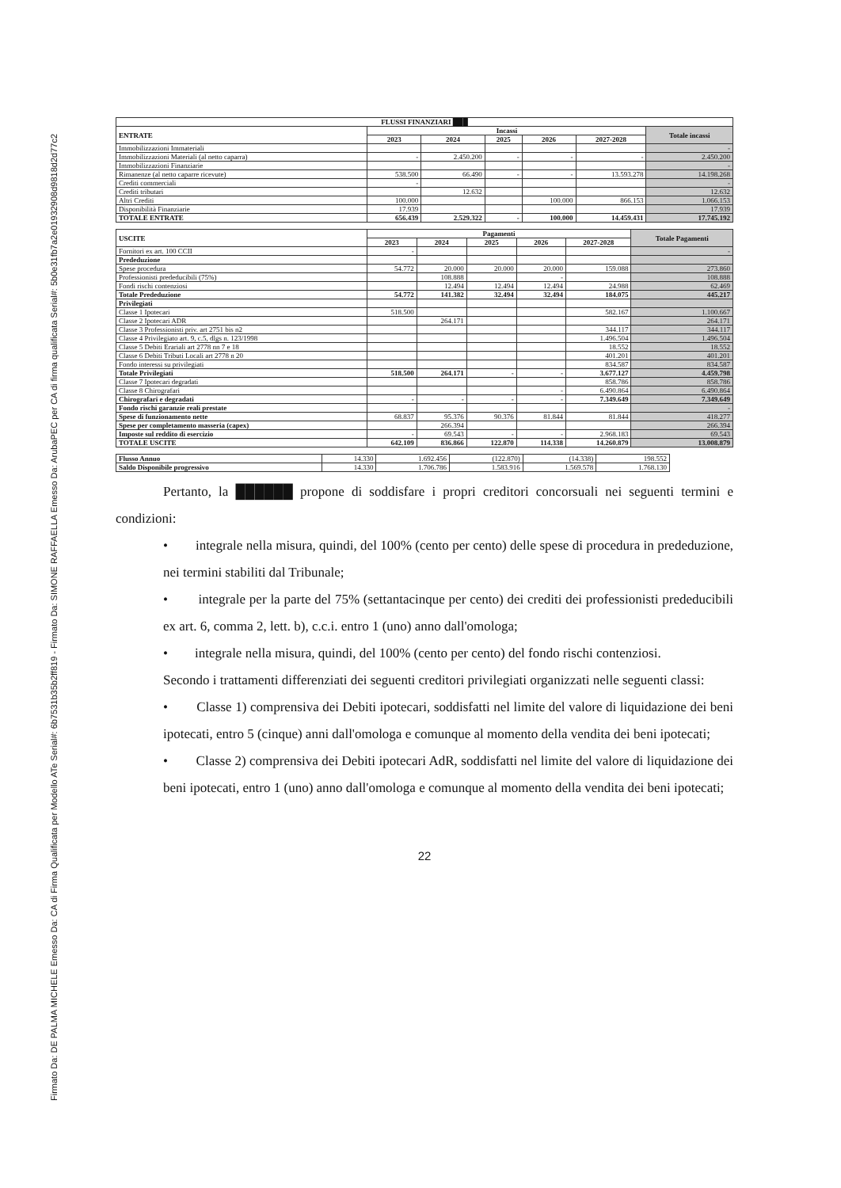Firmato Da: DE PALMA MICHELE Emesso Da: CA di Firma Qualificata per Modello ATe Serial#: 6b7531b35b2ff819 - Firmato Da: SIMONE RAFFAELLA Emesso Da: ArubaPEC per CA di firma qualificata Serial#: 5b0e31fb7a2e01932908d9818d2d77c2
| FLUSSI FINANZIARI ███ | | | | | | |
| --- | --- | --- | --- | --- | --- | --- |
| ENTRATE | Incassi | | | | | Totale incassi |
| | 2023 | 2024 | 2025 | 2026 | 2027-2028 | |
| Immobilizzazioni Immateriali | | | | | | - |
| Immobilizzazioni Materiali (al netto caparra) | - | 2.450.200 | - | - | - | 2.450.200 |
| Immobilizzazioni Finanziarie | | | | | | - |
| Rimanenze (al netto caparre ricevute) | 538.500 | 66.490 | - | - | 13.593.278 | 14.198.268 |
| Crediti commerciali | - | | | | | - |
| Crediti tributari | | 12.632 | | | | 12.632 |
| Altri Crediti | 100.000 | | | 100.000 | 866.153 | 1.066.153 |
| Disponibilità Finanziarie | 17.939 | | | | | 17.939 |
| TOTALE ENTRATE | 656.439 | 2.529.322 | - | 100.000 | 14.459.431 | 17.745.192 |
| USCITE | Pagamenti | | | | | Totale Pagamenti |
| --- | --- | --- | --- | --- | --- | --- |
| | 2023 | 2024 | 2025 | 2026 | 2027-2028 | |
| Fornitori ex art. 100 CCII | - | | | | | - |
| Prededuzione | | | | | | |
| Spese procedura | 54.772 | 20.000 | 20.000 | 20.000 | 159.088 | 273.860 |
| Professionisti prededucibili (75%) | | 108.888 | | - | | 108.888 |
| Fondi rischi contenziosi | | 12.494 | 12.494 | 12.494 | 24.988 | 62.469 |
| Totale Prededuzione | 54.772 | 141.382 | 32.494 | 32.494 | 184.075 | 445.217 |
| Privilegiati | | | | | | |
| Classe 1 Ipotecari | 518.500 | | | | 582.167 | 1.100.667 |
| Classe 2 Ipotecari ADR | | 264.171 | | | | 264.171 |
| Classe 3 Professionisti priv. art 2751 bis n2 | | | | | 344.117 | 344.117 |
| Classe 4 Privilegiato art. 9, c.5, dlgs n. 123/1998 | | | | | 1.496.504 | 1.496.504 |
| Classe 5 Debiti Erariali art 2778 nn 7 e 18 | | | | | 18.552 | 18.552 |
| Classe 6 Debiti Tributi Locali art 2778 n 20 | | | | | 401.201 | 401.201 |
| Fondo interessi su privilegiati | | | | | 834.587 | 834.587 |
| Totale Privilegiati | 518.500 | 264.171 | - | - | 3.677.127 | 4.459.798 |
| Classe 7 Ipotecari degradati | | | | | 858.786 | 858.786 |
| Classe 8 Chirografari | | | | - | 6.490.864 | 6.490.864 |
| Chirografari e degradati | - | - | - | - | 7.349.649 | 7.349.649 |
| Fondo rischi garanzie reali prestate | | | | | | - |
| Spese di funzionamento nette | 68.837 | 95.376 | 90.376 | 81.844 | 81.844 | 418.277 |
| Spese per completamento masseria (capex) | | 266.394 | | | | 266.394 |
| Imposte sul reddito di esercizio | - | 69.543 | - | - | 2.968.183 | 69.543 |
| TOTALE USCITE | 642.109 | 836.866 | 122.870 | 114.338 | 14.260.879 | 13.008.879 |
| Flusso Annuo | 14.330 | 1.692.456 | (122.870) | (14.338) | 198.552 |
| Saldo Disponibile progressivo | 14.330 | 1.706.786 | 1.583.916 | 1.569.578 | 1.768.130 |
Pertanto, la ██████ propone di soddisfare i propri creditori concorsuali nei seguenti termini e condizioni:
• integrale nella misura, quindi, del 100% (cento per cento) delle spese di procedura in prededuzione, nei termini stabiliti dal Tribunale;
• integrale per la parte del 75% (settantacinque per cento) dei crediti dei professionisti prededucibili ex art. 6, comma 2, lett. b), c.c.i. entro 1 (uno) anno dall'omologa;
• integrale nella misura, quindi, del 100% (cento per cento) del fondo rischi contenziosi.
Secondo i trattamenti differenziati dei seguenti creditori privilegiati organizzati nelle seguenti classi:
• Classe 1) comprensiva dei Debiti ipotecari, soddisfatti nel limite del valore di liquidazione dei beni ipotecati, entro 5 (cinque) anni dall'omologa e comunque al momento della vendita dei beni ipotecati;
• Classe 2) comprensiva dei Debiti ipotecari AdR, soddisfatti nel limite del valore di liquidazione dei beni ipotecati, entro 1 (uno) anno dall'omologa e comunque al momento della vendita dei beni ipotecati;
22